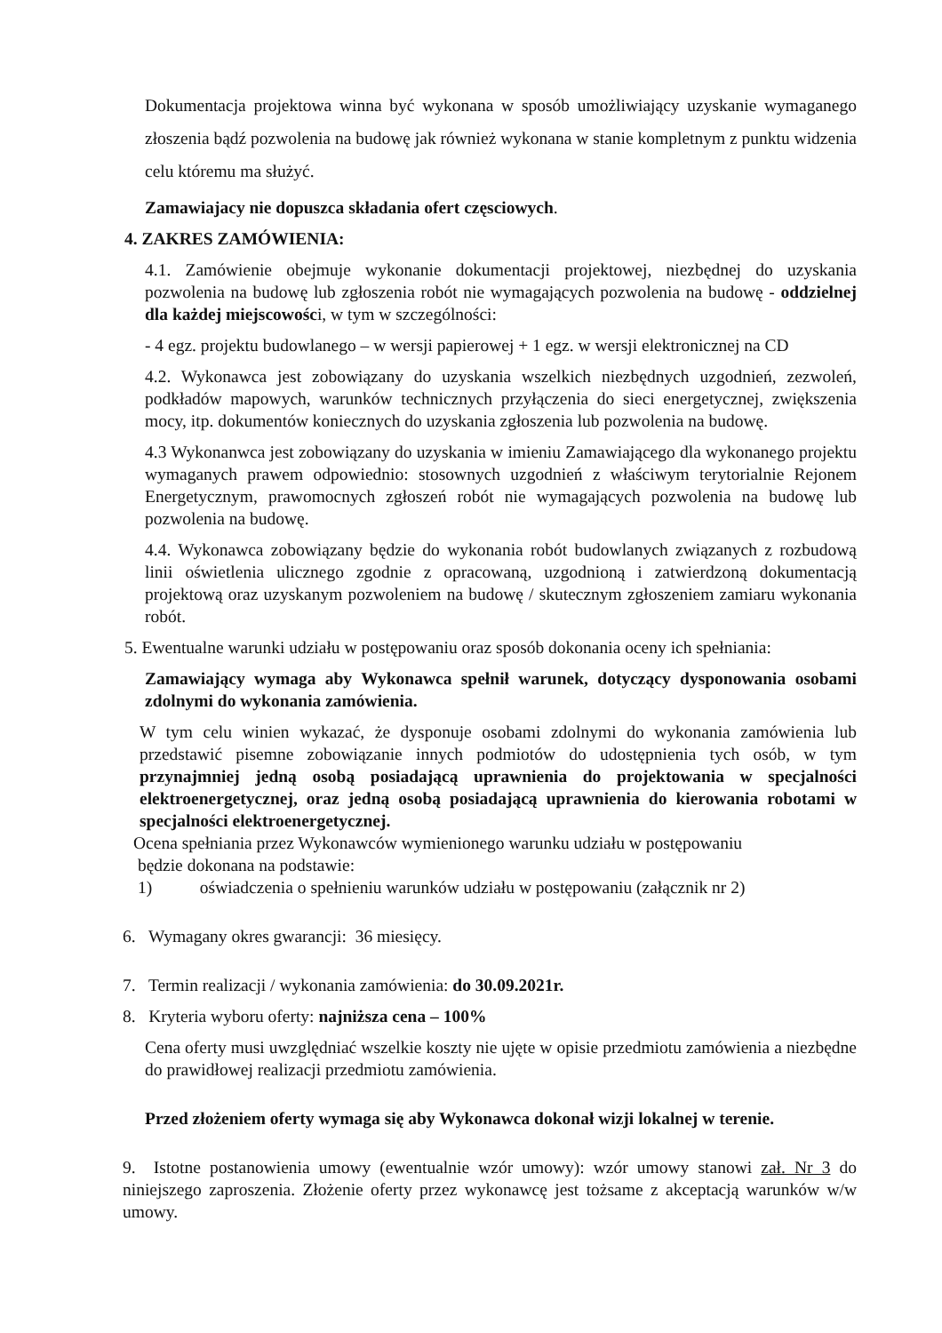Dokumentacja projektowa winna być wykonana w sposób umożliwiający uzyskanie wymaganego złoszenia bądź pozwolenia na budowę jak również wykonana w stanie kompletnym z punktu widzenia celu któremu ma służyć.
Zamawiajacy nie dopuszca składania ofert częsciowych.
4. ZAKRES ZAMÓWIENIA:
4.1. Zamówienie obejmuje wykonanie dokumentacji projektowej, niezbędnej do uzyskania pozwolenia na budowę lub zgłoszenia robót nie wymagających pozwolenia na budowę - oddzielnej dla każdej miejscowości, w tym w szczególności:
- 4 egz. projektu budowlanego – w wersji papierowej + 1 egz. w wersji elektronicznej na CD
4.2. Wykonawca jest zobowiązany do uzyskania wszelkich niezbędnych uzgodnień, zezwoleń, podkładów mapowych, warunków technicznych przyłączenia do sieci energetycznej, zwiększenia mocy, itp. dokumentów koniecznych do uzyskania zgłoszenia lub pozwolenia na budowę.
4.3 Wykonanwca jest zobowiązany do uzyskania w imieniu Zamawiającego dla wykonanego projektu wymaganych prawem odpowiednio: stosownych uzgodnień z właściwym terytorialnie Rejonem Energetycznym, prawomocnych zgłoszeń robót nie wymagających pozwolenia na budowę lub pozwolenia na budowę.
4.4. Wykonawca zobowiązany będzie do wykonania robót budowlanych związanych z rozbudową linii oświetlenia ulicznego zgodnie z opracowaną, uzgodnioną i zatwierdzoną dokumentacją projektową oraz uzyskanym pozwoleniem na budowę / skutecznym zgłoszeniem zamiaru wykonania robót.
5. Ewentualne warunki udziału w postępowaniu oraz sposób dokonania oceny ich spełniania:
Zamawiający wymaga aby Wykonawca spełnił warunek, dotyczący dysponowania osobami zdolnymi do wykonania zamówienia.
W tym celu winien wykazać, że dysponuje osobami zdolnymi do wykonania zamówienia lub przedstawić pisemne zobowiązanie innych podmiotów do udostępnienia tych osób, w tym przynajmniej jedną osobą posiadającą uprawnienia do projektowania w specjalności elektroenergetycznej, oraz jedną osobą posiadającą uprawnienia do kierowania robotami w specjalności elektroenergetycznej.
Ocena spełniania przez Wykonawców wymienionego warunku udziału w postępowaniu
będzie dokonana na podstawie:
1) oświadczenia o spełnieniu warunków udziału w postępowaniu (załącznik nr 2)
6. Wymagany okres gwarancji: 36 miesięcy.
7. Termin realizacji / wykonania zamówienia: do 30.09.2021r.
8. Kryteria wyboru oferty: najniższa cena – 100%
Cena oferty musi uwzględniać wszelkie koszty nie ujęte w opisie przedmiotu zamówienia a niezbędne do prawidłowej realizacji przedmiotu zamówienia.
Przed złożeniem oferty wymaga się aby Wykonawca dokonał wizji lokalnej w terenie.
9. Istotne postanowienia umowy (ewentualnie wzór umowy): wzór umowy stanowi zał. Nr 3 do niniejszego zaproszenia. Złożenie oferty przez wykonawcę jest tożsame z akceptacją warunków w/w umowy.